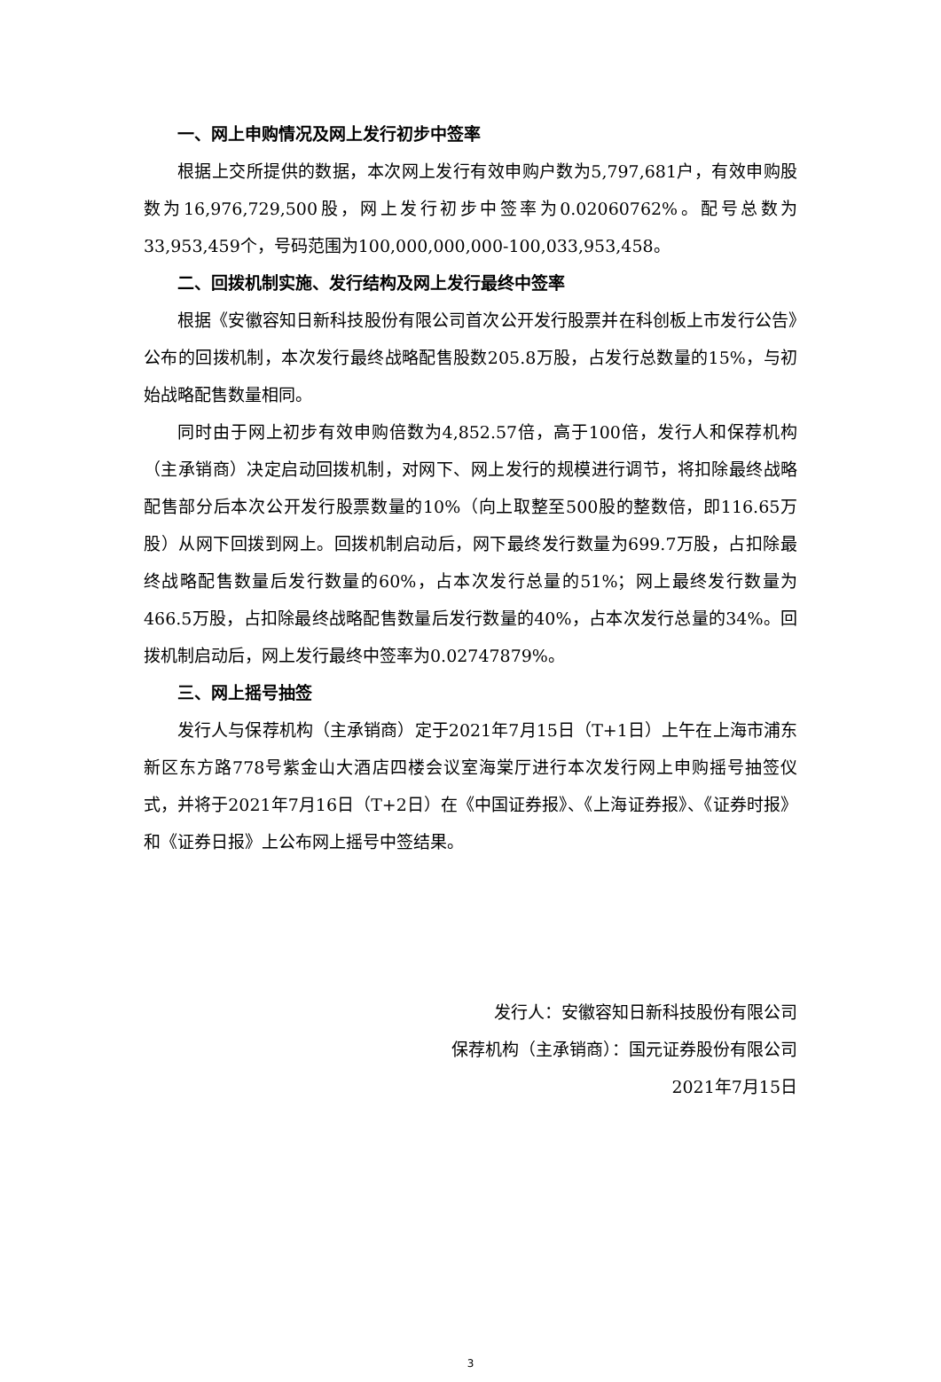一、网上申购情况及网上发行初步中签率
根据上交所提供的数据，本次网上发行有效申购户数为5,797,681户，有效申购股数为16,976,729,500股，网上发行初步中签率为0.02060762%。配号总数为33,953,459个，号码范围为100,000,000,000-100,033,953,458。
二、回拨机制实施、发行结构及网上发行最终中签率
根据《安徽容知日新科技股份有限公司首次公开发行股票并在科创板上市发行公告》公布的回拨机制，本次发行最终战略配售股数205.8万股，占发行总数量的15%，与初始战略配售数量相同。
同时由于网上初步有效申购倍数为4,852.57倍，高于100倍，发行人和保荐机构（主承销商）决定启动回拨机制，对网下、网上发行的规模进行调节，将扣除最终战略配售部分后本次公开发行股票数量的10%（向上取整至500股的整数倍，即116.65万股）从网下回拨到网上。回拨机制启动后，网下最终发行数量为699.7万股，占扣除最终战略配售数量后发行数量的60%，占本次发行总量的51%；网上最终发行数量为466.5万股，占扣除最终战略配售数量后发行数量的40%，占本次发行总量的34%。回拨机制启动后，网上发行最终中签率为0.02747879%。
三、网上摇号抽签
发行人与保荐机构（主承销商）定于2021年7月15日（T+1日）上午在上海市浦东新区东方路778号紫金山大酒店四楼会议室海棠厅进行本次发行网上申购摇号抽签仪式，并将于2021年7月16日（T+2日）在《中国证券报》、《上海证券报》、《证券时报》和《证券日报》上公布网上摇号中签结果。
发行人：安徽容知日新科技股份有限公司
保荐机构（主承销商）：国元证券股份有限公司
2021年7月15日
3